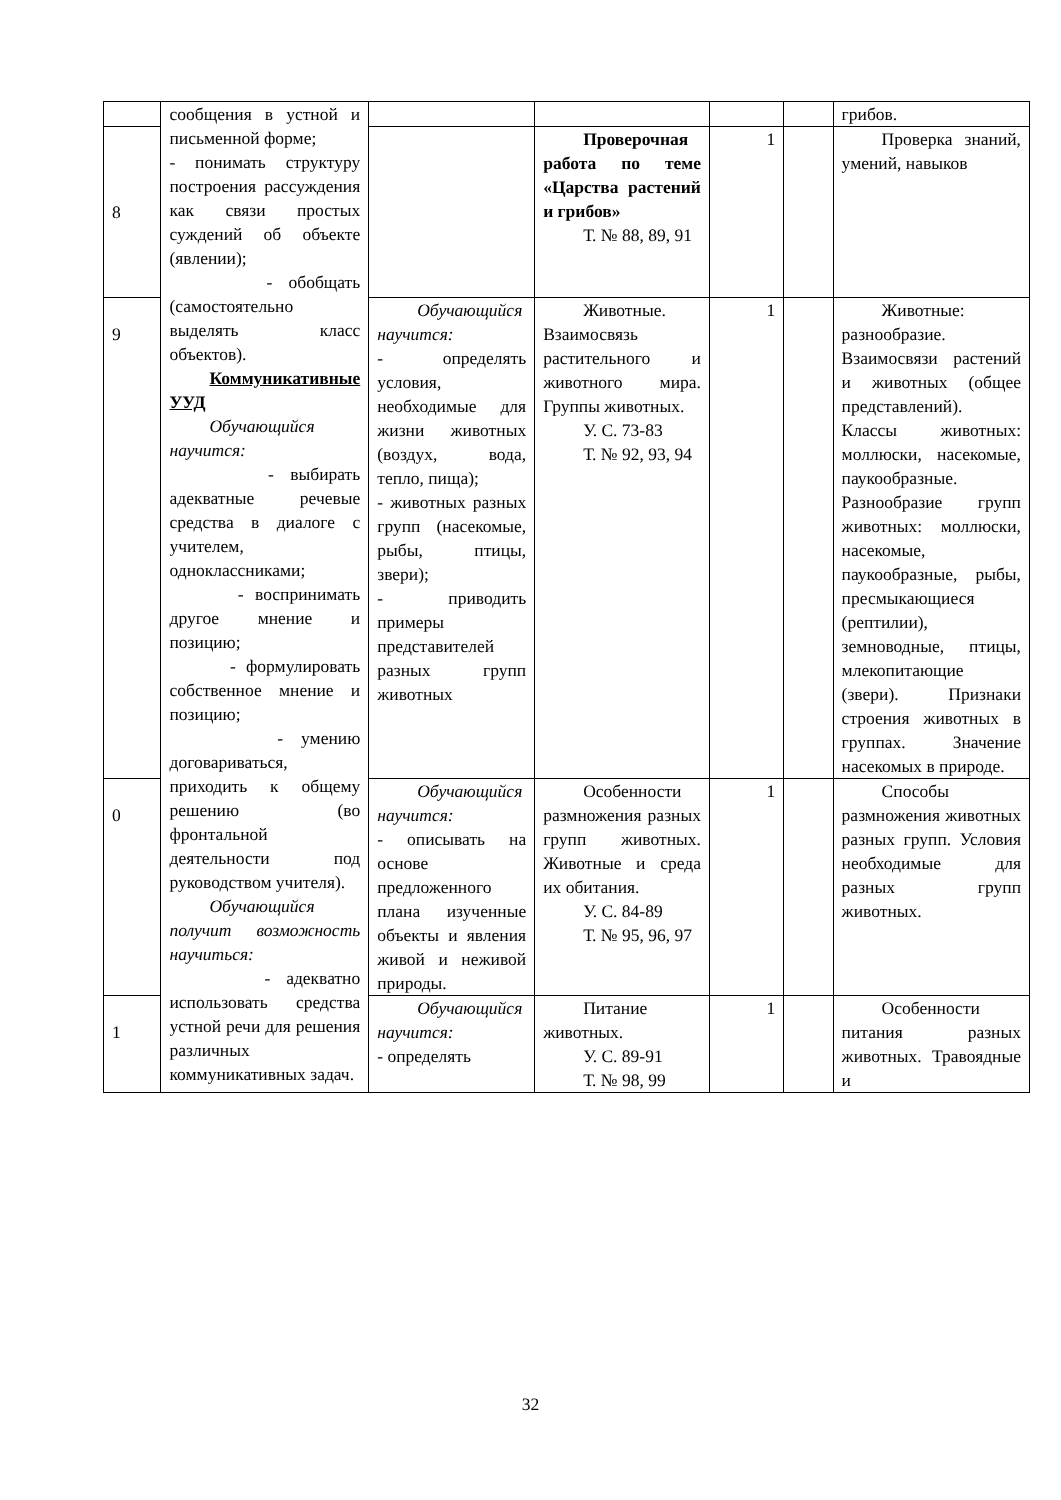| | сообщения в устной и письменной форме; - понимать структуру построения рассуждения как связи простых суждений об объекте (явлении); - обобщать (самостоятельно выделять класс объектов). Коммуникативные УУД Обучающийся научится: - выбирать адекватные речевые средства в диалоге с учителем, одноклассниками; - воспринимать другое мнение и позицию; - формулировать собственное мнение и позицию; - умению договариваться, приходить к общему решению (во фронтальной деятельности под руководством учителя). Обучающийся получит возможность научиться: - адекватно использовать средства устной речи для решения различных коммуникативных задач. | | | | | грибов. |
| 8 | | | Проверочная работа по теме «Царства растений и грибов» Т. № 88, 89, 91 | 1 | | Проверка знаний, умений, навыков |
| 9 | | Обучающийся научится: - определять условия, необходимые для жизни животных (воздух, вода, тепло, пища); - животных разных групп (насекомые, рыбы, птицы, звери); - приводить примеры представителей разных групп животных | Животные. Взаимосвязь растительного и животного мира. Группы животных. У. С. 73-83 Т. № 92, 93, 94 | 1 | | Животные: разнообразие. Взаимосвязи растений и животных (общее представлений). Классы животных: моллюски, насекомые, паукообразные. Разнообразие групп животных: моллюски, насекомые, паукообразные, рыбы, пресмыкающиеся (рептилии), земноводные, птицы, млекопитающие (звери). Признаки строения животных в группах. Значение насекомых в природе. |
| 0 | | Обучающийся научится: - описывать на основе предложенного плана изученные объекты и явления живой и неживой природы. | Особенности размножения разных групп животных. Животные и среда их обитания. У. С. 84-89 Т. № 95, 96, 97 | 1 | | Способы размножения животных разных групп. Условия необходимые для разных групп животных. |
| 1 | | Обучающийся научится: - определять | Питание животных. У. С. 89-91 Т. № 98, 99 | 1 | | Особенности питания разных животных. Травоядные и |
32